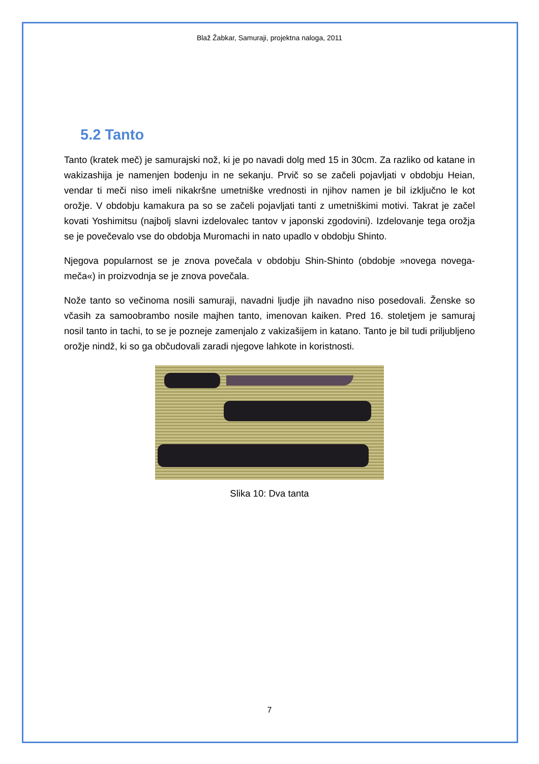Blaž Žabkar, Samuraji, projektna naloga, 2011
5.2 Tanto
Tanto (kratek meč) je samurajski nož, ki je po navadi dolg med 15 in 30cm. Za razliko od katane in wakizashija je namenjen bodenju in ne sekanju. Prvič so se začeli pojavljati v obdobju Heian, vendar ti meči niso imeli nikakršne umetniške vrednosti in njihov namen je bil izključno le kot orožje. V obdobju kamakura pa so se začeli pojavljati tanti z umetniškimi motivi. Takrat je začel kovati Yoshimitsu (najbolj slavni izdelovalec tantov v japonski zgodovini). Izdelovanje tega orožja se je povečevalo vse do obdobja Muromachi in nato upadlo v obdobju Shinto.
Njegova popularnost se je znova povečala v obdobju Shin-Shinto (obdobje »novega novega-meča«) in proizvodnja se je znova povečala.
Nože tanto so večinoma nosili samuraji, navadni ljudje jih navadno niso posedovali. Ženske so včasih za samoobrambo nosile majhen tanto, imenovan kaiken. Pred 16. stoletjem je samuraj nosil tanto in tachi, to se je pozneje zamenjalo z vakizašijem in katano. Tanto je bil tudi priljubljeno orožje nindž, ki so ga občudovali zaradi njegove lahkote in koristnosti.
Slika 10: Dva tanta
7